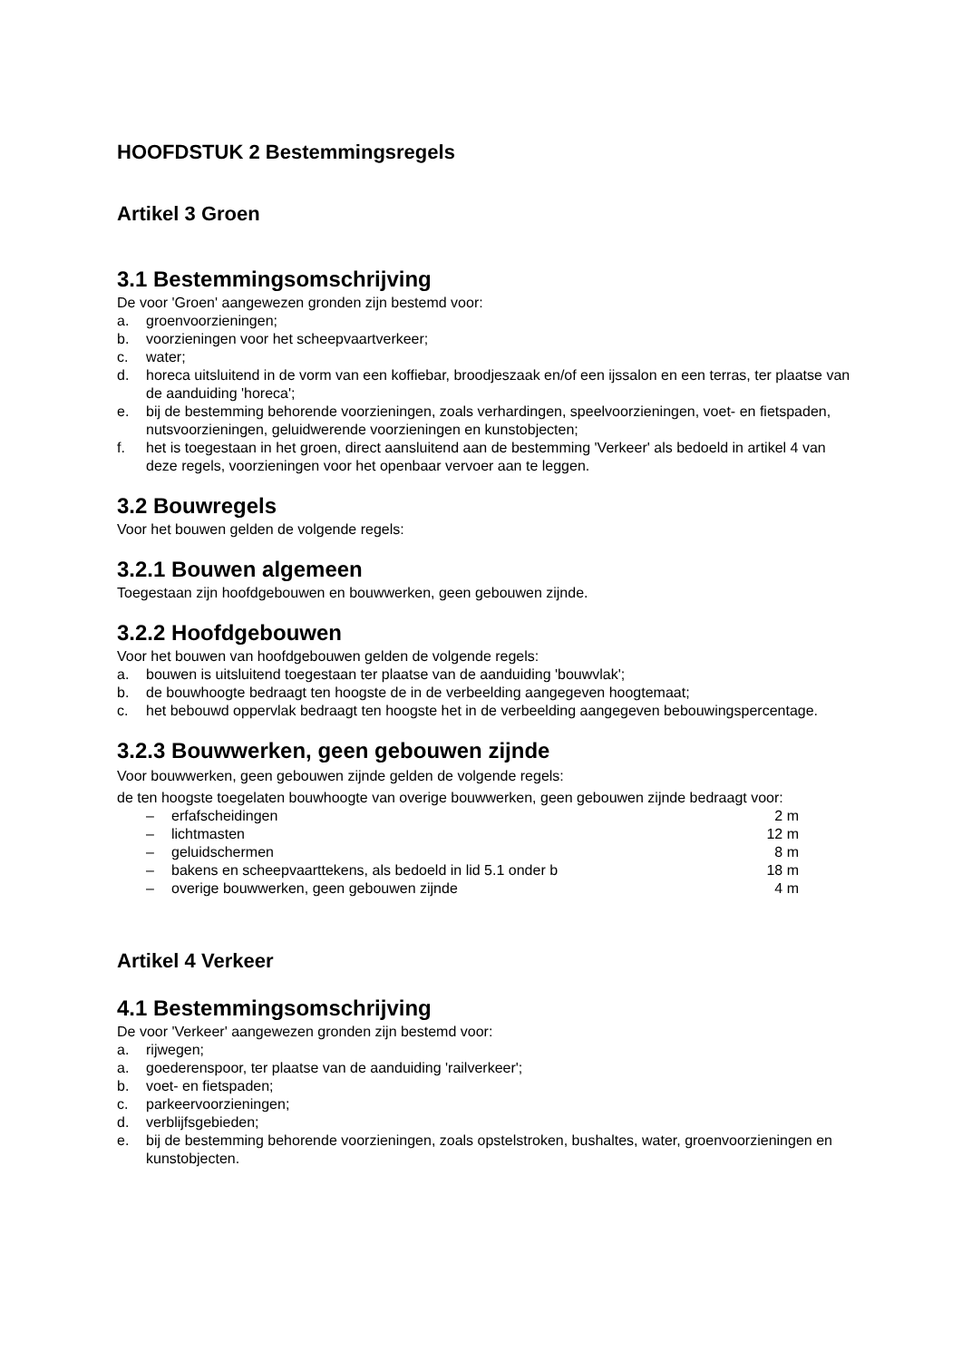HOOFDSTUK 2 Bestemmingsregels
Artikel 3 Groen
3.1 Bestemmingsomschrijving
De voor 'Groen' aangewezen gronden zijn bestemd voor:
a. groenvoorzieningen;
b. voorzieningen voor het scheepvaartverkeer;
c. water;
d. horeca uitsluitend in de vorm van een koffiebar, broodjeszaak en/of een ijssalon en een terras, ter plaatse van de aanduiding 'horeca';
e. bij de bestemming behorende voorzieningen, zoals verhardingen, speelvoorzieningen, voet- en fietspaden, nutsvoorzieningen, geluidwerende voorzieningen en kunstobjecten;
f. het is toegestaan in het groen, direct aansluitend aan de bestemming 'Verkeer' als bedoeld in artikel 4 van deze regels, voorzieningen voor het openbaar vervoer aan te leggen.
3.2 Bouwregels
Voor het bouwen gelden de volgende regels:
3.2.1 Bouwen algemeen
Toegestaan zijn hoofdgebouwen en bouwwerken, geen gebouwen zijnde.
3.2.2 Hoofdgebouwen
Voor het bouwen van hoofdgebouwen gelden de volgende regels:
a. bouwen is uitsluitend toegestaan ter plaatse van de aanduiding 'bouwvlak';
b. de bouwhoogte bedraagt ten hoogste de in de verbeelding aangegeven hoogtemaat;
c. het bebouwd oppervlak bedraagt ten hoogste het in de verbeelding aangegeven bebouwingspercentage.
3.2.3 Bouwwerken, geen gebouwen zijnde
Voor bouwwerken, geen gebouwen zijnde gelden de volgende regels:
de ten hoogste toegelaten bouwhoogte van overige bouwwerken, geen gebouwen zijnde bedraagt voor:
– erfafscheidingen 2 m
– lichtmasten 12 m
– geluidschermen 8 m
– bakens en scheepvaarttekens, als bedoeld in lid 5.1 onder b 18 m
– overige bouwwerken, geen gebouwen zijnde 4 m
Artikel 4 Verkeer
4.1 Bestemmingsomschrijving
De voor 'Verkeer' aangewezen gronden zijn bestemd voor:
a. rijwegen;
a. goederenspoor, ter plaatse van de aanduiding 'railverkeer';
b. voet- en fietspaden;
c. parkeervoorzieningen;
d. verblijfsgebieden;
e. bij de bestemming behorende voorzieningen, zoals opstelstroken, bushaltes, water, groenvoorzieningen en kunstobjecten.